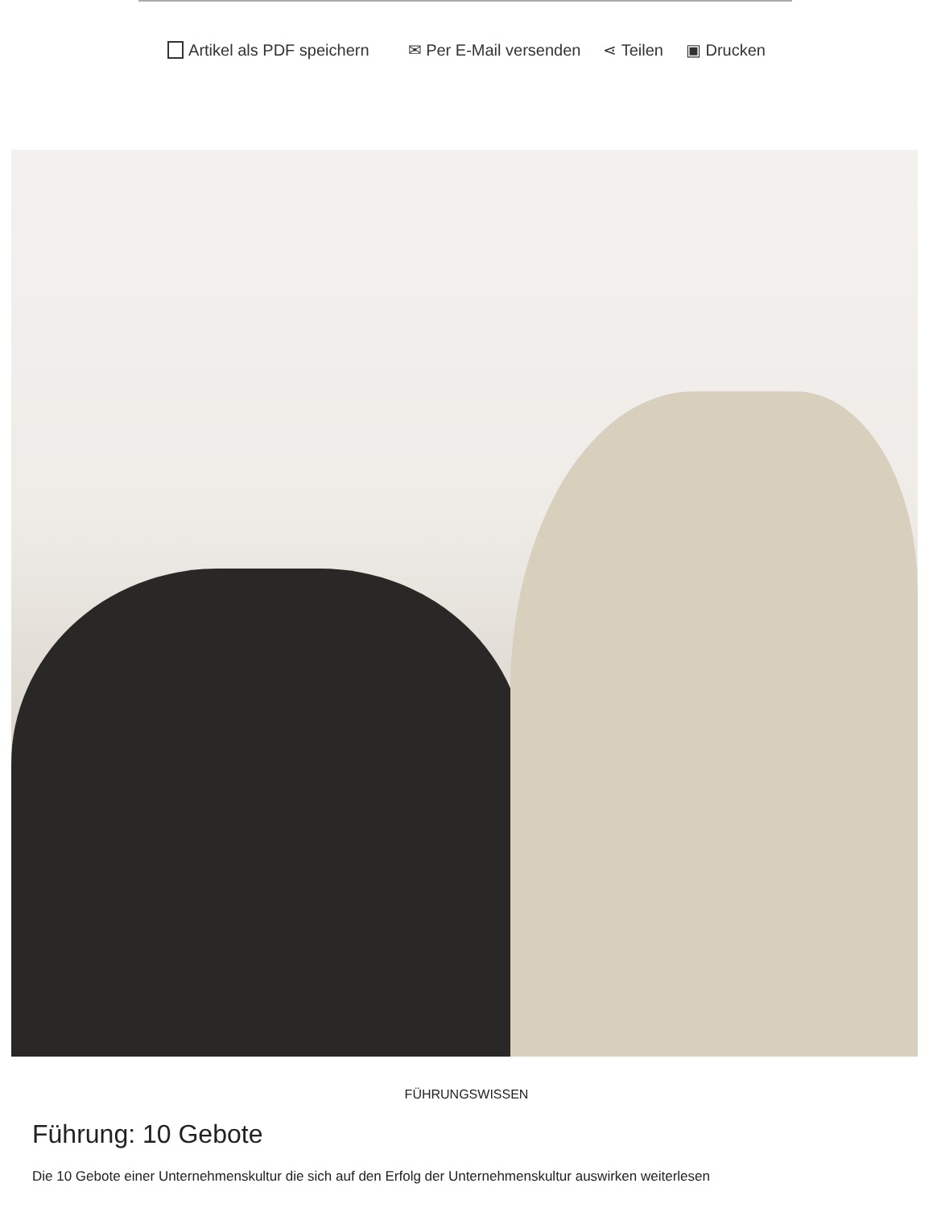Artikel als PDF speichern ✉ Per E-Mail versenden ⋖ Teilen ▣ Drucken
FÜHRUNGSWISSEN
Führung: 10 Gebote
Die 10 Gebote einer Unternehmenskultur die sich auf den Erfolg der Unternehmenskultur auswirken weiterlesen